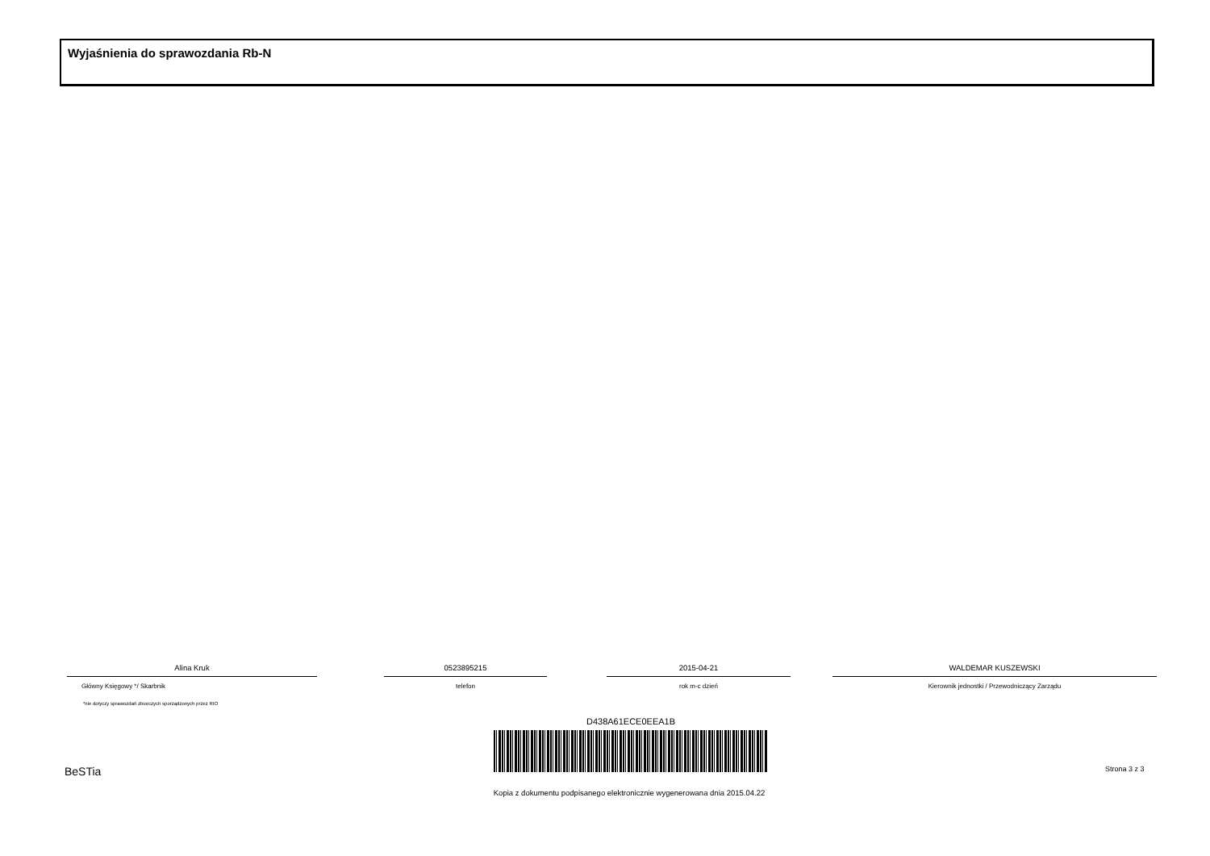Wyjaśnienia do sprawozdania Rb-N
Alina Kruk
Główny Księgowy */ Skarbnik
*nie dotyczy sprawozdań zbiorczych sporządzonych przez RIO
0523895215
telefon
2015-04-21
rok m-c dzień
WALDEMAR KUSZEWSKI
Kierownik jednostki / Przewodniczący Zarządu
D438A61ECE0EEA1B
BeSTia Strona 3 z 3
Kopia z dokumentu podpisanego elektronicznie wygenerowana dnia 2015.04.22